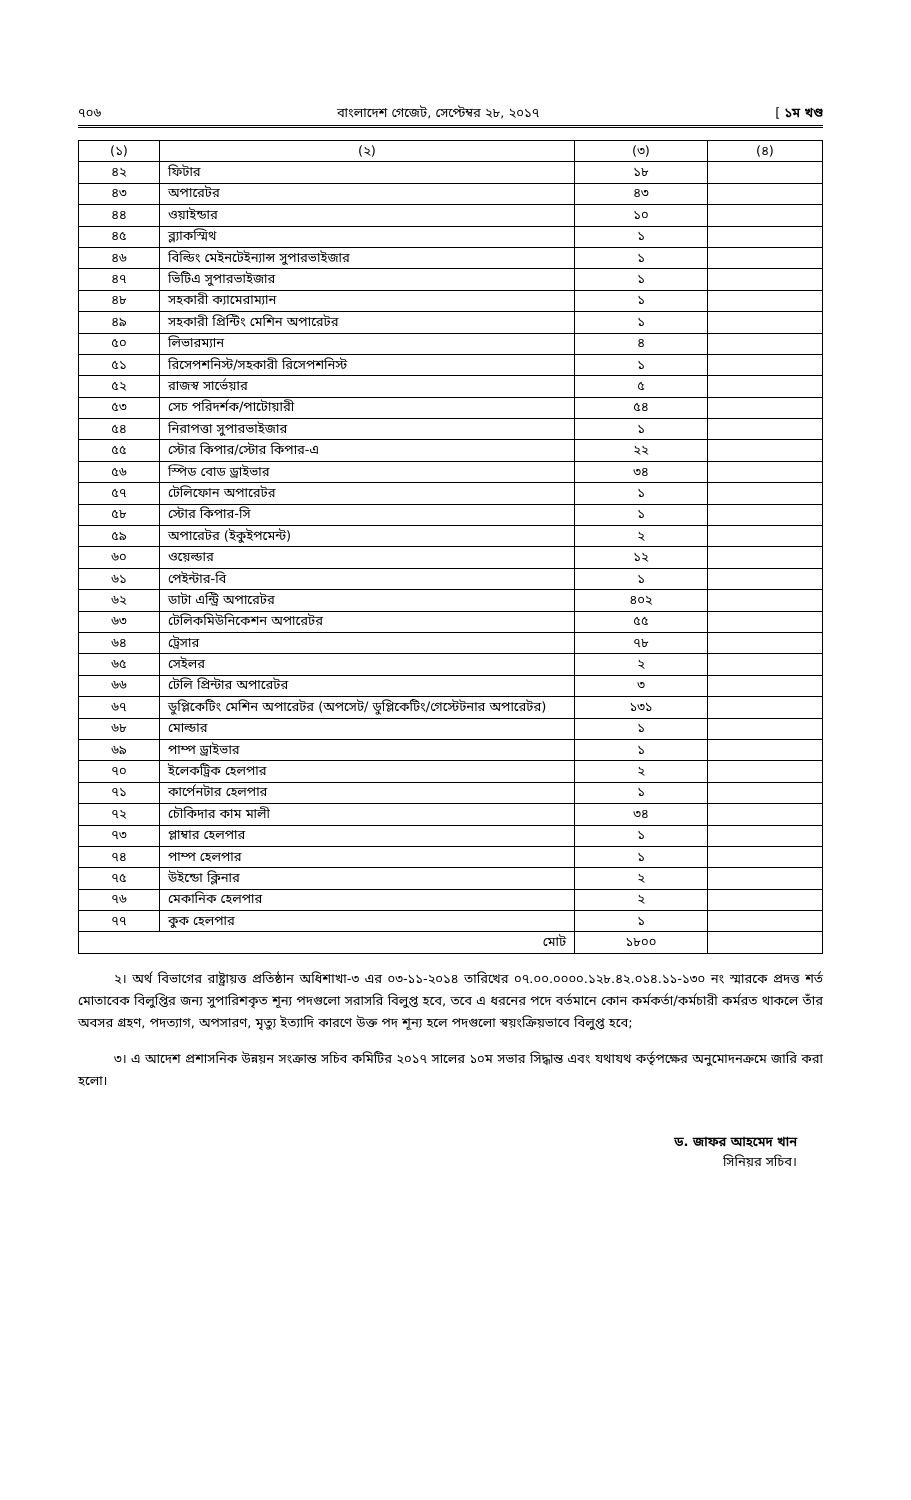৭০৬ বাংলাদেশ গেজেট, সেপ্টেম্বর ২৮, ২০১৭ [ ১ম খণ্ড
| (১) | (২) | (৩) | (৪) |
| --- | --- | --- | --- |
| ৪২ | ফিটার | ১৮ | |
| ৪৩ | অপারেটর | ৪৩ | |
| ৪৪ | ওয়াইন্ডার | ১০ | |
| ৪৫ | ব্ল্যাকস্মিথ | ১ | |
| ৪৬ | বিল্ডিং মেইনটেইন্যান্স সুপারভাইজার | ১ | |
| ৪৭ | ভিটিএ সুপারভাইজার | ১ | |
| ৪৮ | সহকারী ক্যামেরাম্যান | ১ | |
| ৪৯ | সহকারী প্রিন্টিং মেশিন অপারেটর | ১ | |
| ৫০ | লিভারম্যান | ৪ | |
| ৫১ | রিসেপশনিস্ট/সহকারী রিসেপশনিস্ট | ১ | |
| ৫২ | রাজস্ব সার্ভেয়ার | ৫ | |
| ৫৩ | সেচ পরিদর্শক/পাটোয়ারী | ৫৪ | |
| ৫৪ | নিরাপত্তা সুপারভাইজার | ১ | |
| ৫৫ | স্টোর কিপার/স্টোর কিপার-এ | ২২ | |
| ৫৬ | স্পিড বোড ড্রাইভার | ৩৪ | |
| ৫৭ | টেলিফোন অপারেটর | ১ | |
| ৫৮ | স্টোর কিপার-সি | ১ | |
| ৫৯ | অপারেটর (ইকুইপমেন্ট) | ২ | |
| ৬০ | ওয়েল্ডার | ১২ | |
| ৬১ | পেইন্টার-বি | ১ | |
| ৬২ | ডাটা এন্ট্রি অপারেটর | ৪০২ | |
| ৬৩ | টেলিকমিউনিকেশন অপারেটর | ৫৫ | |
| ৬৪ | ট্রেসার | ৭৮ | |
| ৬৫ | সেইলর | ২ | |
| ৬৬ | টেলি প্রিন্টার অপারেটর | ৩ | |
| ৬৭ | ডুপ্লিকেটিং মেশিন অপারেটর (অপসেট/ ডুপ্লিকেটিং/গেস্টেটনার অপারেটর) | ১৩১ | |
| ৬৮ | মোল্ডার | ১ | |
| ৬৯ | পাম্প ড্রাইভার | ১ | |
| ৭০ | ইলেকট্রিক হেলপার | ২ | |
| ৭১ | কার্পেনটার হেলপার | ১ | |
| ৭২ | চৌকিদার কাম মালী | ৩৪ | |
| ৭৩ | প্লাম্বার হেলপার | ১ | |
| ৭৪ | পাম্প হেলপার | ১ | |
| ৭৫ | উইন্ডো ক্লিনার | ২ | |
| ৭৬ | মেকানিক হেলপার | ২ | |
| ৭৭ | কুক হেলপার | ১ | |
| মোট | | ১৮০০ | |
২। অর্থ বিভাগের রাষ্ট্রায়ত্ত প্রতিষ্ঠান অধিশাখা-৩ এর ০৩-১১-২০১৪ তারিখের ০৭.০০.০০০০.১২৮.৪২.০১৪.১১-১৩০ নং স্মারকে প্রদত্ত শর্ত মোতাবেক বিলুপ্তির জন্য সুপারিশকৃত শূন্য পদগুলো সরাসরি বিলুপ্ত হবে, তবে এ ধরনের পদে বর্তমানে কোন কর্মকর্তা/কর্মচারী কর্মরত থাকলে তাঁর অবসর গ্রহণ, পদত্যাগ, অপসারণ, মৃত্যু ইত্যাদি কারণে উক্ত পদ শূন্য হলে পদগুলো স্বয়ংক্রিয়ভাবে বিলুপ্ত হবে;
৩। এ আদেশ প্রশাসনিক উন্নয়ন সংক্রান্ত সচিব কমিটির ২০১৭ সালের ১০ম সভার সিদ্ধান্ত এবং যথাযথ কর্তৃপক্ষের অনুমোদনক্রমে জারি করা হলো।
ড. জাফর আহমেদ খান
সিনিয়র সচিব।